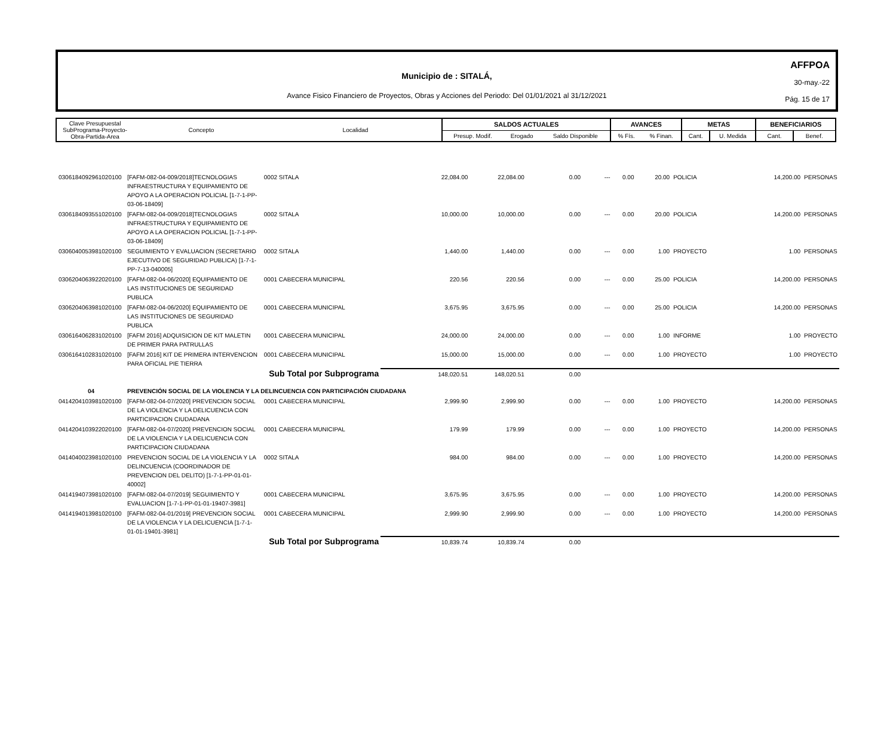AFFPOA
30-may.-22
Pág. 15 de 17
Municipio de : SITALÁ,
Avance Fisico Financiero de Proyectos, Obras y Acciones del Periodo: Del 01/01/2021 al 31/12/2021
| Clave Presupuestal SubPrograma-Proyecto- Obra-Partida-Area | Concepto | Localidad | SALDOS ACTUALES | | | AVANCES | | METAS | | BENEFICIARIOS | |
| --- | --- | --- | --- | --- | --- | --- | --- | --- | --- | --- | --- |
| | | | Presup. Modif. | Erogado | Saldo Disponible | % Fís. | % Finan. | Cant. | U. Medida | Cant. | Benef. |
| 0306184092961020100 | [FAFM-082-04-009/2018]TECNOLOGIAS INFRAESTRUCTURA Y EQUIPAMIENTO DE APOYO A LA OPERACION POLICIAL [1-7-1-PP-03-06-18409] | 0002 SITALA | 22,084.00 | 22,084.00 | 0.00 | --- | 0.00 | 20.00 | POLICIA | 14,200.00 | PERSONAS |
| 0306184093551020100 | [FAFM-082-04-009/2018]TECNOLOGIAS INFRAESTRUCTURA Y EQUIPAMIENTO DE APOYO A LA OPERACION POLICIAL [1-7-1-PP-03-06-18409] | 0002 SITALA | 10,000.00 | 10,000.00 | 0.00 | --- | 0.00 | 20.00 | POLICIA | 14,200.00 | PERSONAS |
| 0306040053981020100 | SEGUIMIENTO Y EVALUACION (SECRETARIO EJECUTIVO DE SEGURIDAD PUBLICA) [1-7-1-PP-7-13-040005] | 0002 SITALA | 1,440.00 | 1,440.00 | 0.00 | --- | 0.00 | 1.00 | PROYECTO | 1.00 | PERSONAS |
| 0306204063922020100 | [FAFM-082-04-06/2020] EQUIPAMIENTO DE LAS INSTITUCIONES DE SEGURIDAD PUBLICA | 0001 CABECERA MUNICIPAL | 220.56 | 220.56 | 0.00 | --- | 0.00 | 25.00 | POLICIA | 14,200.00 | PERSONAS |
| 0306204063981020100 | [FAFM-082-04-06/2020] EQUIPAMIENTO DE LAS INSTITUCIONES DE SEGURIDAD PUBLICA | 0001 CABECERA MUNICIPAL | 3,675.95 | 3,675.95 | 0.00 | --- | 0.00 | 25.00 | POLICIA | 14,200.00 | PERSONAS |
| 0306164062831020100 | [FAFM 2016] ADQUISICION DE KIT MALETIN DE PRIMER PARA PATRULLAS | 0001 CABECERA MUNICIPAL | 24,000.00 | 24,000.00 | 0.00 | --- | 0.00 | 1.00 | INFORME | 1.00 | PROYECTO |
| 0306164102831020100 | [FAFM 2016] KIT DE PRIMERA INTERVENCION PARA OFICIAL PIE TIERRA | 0001 CABECERA MUNICIPAL | 15,000.00 | 15,000.00 | 0.00 | --- | 0.00 | 1.00 | PROYECTO | 1.00 | PROYECTO |
| | Sub Total por Subprograma | | 148,020.51 | 148,020.51 | 0.00 | | | | | | |
| 04 | PREVENCIÓN SOCIAL DE LA VIOLENCIA Y LA DELINCUENCIA CON PARTICIPACIÓN CIUDADANA | | | | | | | | | | |
| 0414204103981020100 | [FAFM-082-04-07/2020] PREVENCION SOCIAL DE LA VIOLENCIA Y LA DELICUENCIA CON PARTICIPACION CIUDADANA | 0001 CABECERA MUNICIPAL | 2,999.90 | 2,999.90 | 0.00 | --- | 0.00 | 1.00 | PROYECTO | 14,200.00 | PERSONAS |
| 0414204103922020100 | [FAFM-082-04-07/2020] PREVENCION SOCIAL DE LA VIOLENCIA Y LA DELICUENCIA CON PARTICIPACION CIUDADANA | 0001 CABECERA MUNICIPAL | 179.99 | 179.99 | 0.00 | --- | 0.00 | 1.00 | PROYECTO | 14,200.00 | PERSONAS |
| 0414040023981020100 | PREVENCION SOCIAL DE LA VIOLENCIA Y LA DELINCUENCIA (COORDINADOR DE PREVENCION DEL DELITO) [1-7-1-PP-01-01-40002] | 0002 SITALA | 984.00 | 984.00 | 0.00 | --- | 0.00 | 1.00 | PROYECTO | 14,200.00 | PERSONAS |
| 0414194073981020100 | [FAFM-082-04-07/2019] SEGUIMIENTO Y EVALUACION [1-7-1-PP-01-01-19407-3981] | 0001 CABECERA MUNICIPAL | 3,675.95 | 3,675.95 | 0.00 | --- | 0.00 | 1.00 | PROYECTO | 14,200.00 | PERSONAS |
| 0414194013981020100 | [FAFM-082-04-01/2019] PREVENCION SOCIAL DE LA VIOLENCIA Y LA DELICUENCIA [1-7-1-01-01-19401-3981] | 0001 CABECERA MUNICIPAL | 2,999.90 | 2,999.90 | 0.00 | --- | 0.00 | 1.00 | PROYECTO | 14,200.00 | PERSONAS |
| | Sub Total por Subprograma | | 10,839.74 | 10,839.74 | 0.00 | | | | | | |